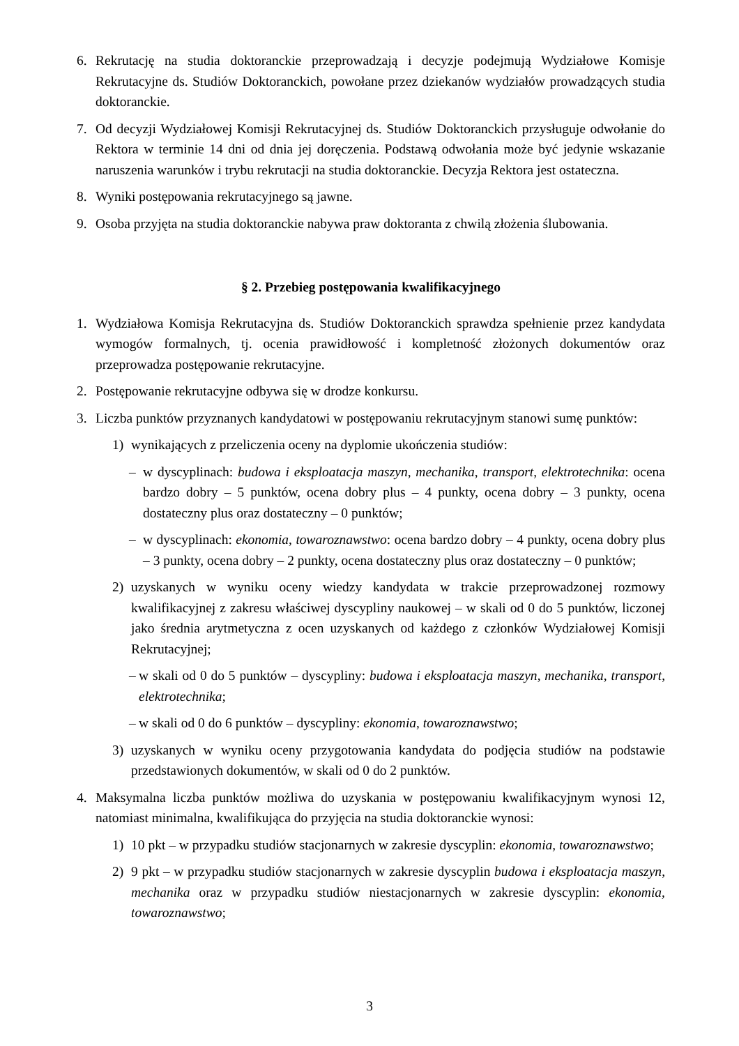6. Rekrutację na studia doktoranckie przeprowadzają i decyzje podejmują Wydziałowe Komisje Rekrutacyjne ds. Studiów Doktoranckich, powołane przez dziekanów wydziałów prowadzących studia doktoranckie.
7. Od decyzji Wydziałowej Komisji Rekrutacyjnej ds. Studiów Doktoranckich przysługuje odwołanie do Rektora w terminie 14 dni od dnia jej doręczenia. Podstawą odwołania może być jedynie wskazanie naruszenia warunków i trybu rekrutacji na studia doktoranckie. Decyzja Rektora jest ostateczna.
8. Wyniki postępowania rekrutacyjnego są jawne.
9. Osoba przyjęta na studia doktoranckie nabywa praw doktoranta z chwilą złożenia ślubowania.
§ 2. Przebieg postępowania kwalifikacyjnego
1. Wydziałowa Komisja Rekrutacyjna ds. Studiów Doktoranckich sprawdza spełnienie przez kandydata wymogów formalnych, tj. ocenia prawidłowość i kompletność złożonych dokumentów oraz przeprowadza postępowanie rekrutacyjne.
2. Postępowanie rekrutacyjne odbywa się w drodze konkursu.
3. Liczba punktów przyznanych kandydatowi w postępowaniu rekrutacyjnym stanowi sumę punktów:
1) wynikających z przeliczenia oceny na dyplomie ukończenia studiów:
– w dyscyplinach: budowa i eksploatacja maszyn, mechanika, transport, elektrotechnika: ocena bardzo dobry – 5 punktów, ocena dobry plus – 4 punkty, ocena dobry – 3 punkty, ocena dostateczny plus oraz dostateczny – 0 punktów;
– w dyscyplinach: ekonomia, towaroznawstwo: ocena bardzo dobry – 4 punkty, ocena dobry plus – 3 punkty, ocena dobry – 2 punkty, ocena dostateczny plus oraz dostateczny – 0 punktów;
2) uzyskanych w wyniku oceny wiedzy kandydata w trakcie przeprowadzonej rozmowy kwalifikacyjnej z zakresu właściwej dyscypliny naukowej – w skali od 0 do 5 punktów, liczonej jako średnia arytmetyczna z ocen uzyskanych od każdego z członków Wydziałowej Komisji Rekrutacyjnej;
– w skali od 0 do 5 punktów – dyscypliny: budowa i eksploatacja maszyn, mechanika, transport, elektrotechnika;
– w skali od 0 do 6 punktów – dyscypliny: ekonomia, towaroznawstwo;
3) uzyskanych w wyniku oceny przygotowania kandydata do podjęcia studiów na podstawie przedstawionych dokumentów, w skali od 0 do 2 punktów.
4. Maksymalna liczba punktów możliwa do uzyskania w postępowaniu kwalifikacyjnym wynosi 12, natomiast minimalna, kwalifikująca do przyjęcia na studia doktoranckie wynosi:
1) 10 pkt – w przypadku studiów stacjonarnych w zakresie dyscyplin: ekonomia, towaroznawstwo;
2) 9 pkt – w przypadku studiów stacjonarnych w zakresie dyscyplin budowa i eksploatacja maszyn, mechanika oraz w przypadku studiów niestacjonarnych w zakresie dyscyplin: ekonomia, towaroznawstwo;
3